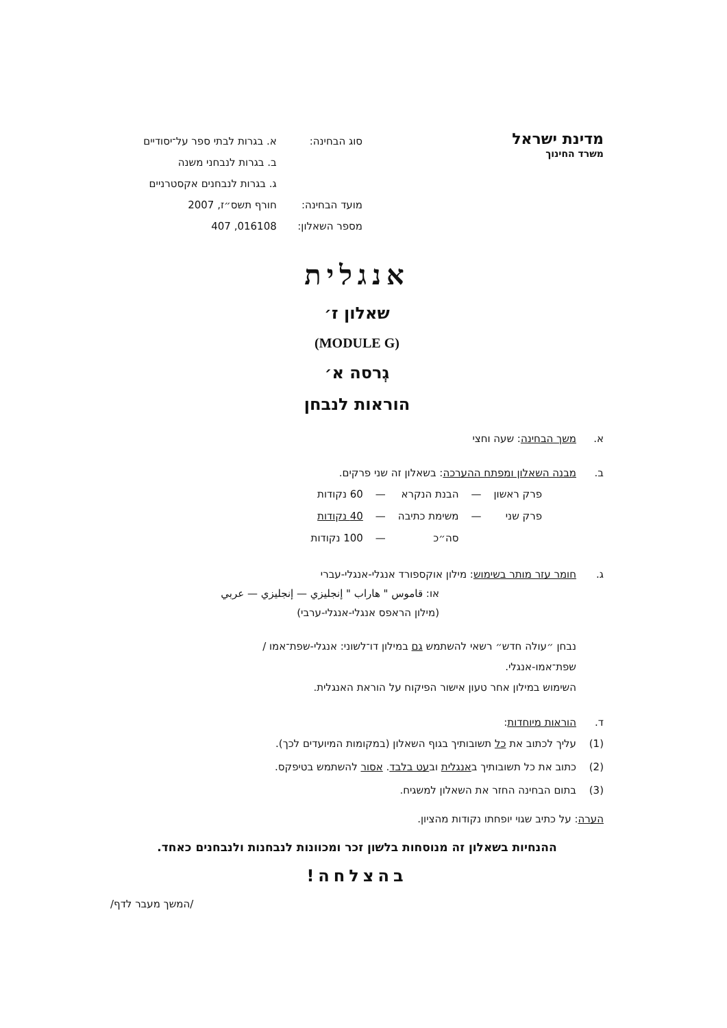מדינת ישראל
משרד החינוך
| סוג הבחינה: | א. בגרות לבתי ספר על־יסודיים |
| | ב. בגרות לנבחני משנה |
| | ג. בגרות לנבחנים אקסטרניים |
| מועד הבחינה: | חורף תשס״ז, 2007 |
| מספר השאלון: | 016108, 407 |
אנגלית
שאלון ז׳
(MODULE G)
גְרסה א׳
הוראות לנבחן
א. משך הבחינה: שעה וחצי
ב. מבנה השאלון ומפתח ההערכה: בשאלון זה שני פרקים.
| פרק ראשון | — | הבנת הנקרא | — | 60 נקודות |
| פרק שני | — | משימת כתיבה | — | 40 נקודות |
| | | סה״כ | — | 100 נקודות |
ג. חומר עזר מותר בשימוש: מילון אוקספורד אנגלי-אנגלי-עברי
או: قاموس " هاراب " إنجليزي — إنجليزي — عربي
(מילון הראפס אנגלי-אנגלי-ערבי)
נבחן ״עולה חדש״ רשאי להשתמש גם במילון דו־לשוני: אנגלי-שפת־אמו /
שפת־אמו-אנגלי.
השימוש במילון אחר טעון אישור הפיקוח על הוראת האנגלית.
ד. הוראות מיוחדות:
(1) עליך לכתוב את כל תשובותיך בגוף השאלון (במקומות המיועדים לכך).
(2) כתוב את כל תשובותיך באנגלית ובעט בלבד. אסור להשתמש בטיפקס.
(3) בתום הבחינה החזר את השאלון למשגיח.
הערה: על כתיב שגוי יופחתו נקודות מהציון.
ההנחיות בשאלון זה מנוסחות בלשון זכר ומכוונות לנבחנות ולנבחנים כאחד.
בהצלחה!
/המשך מעבר לדף/